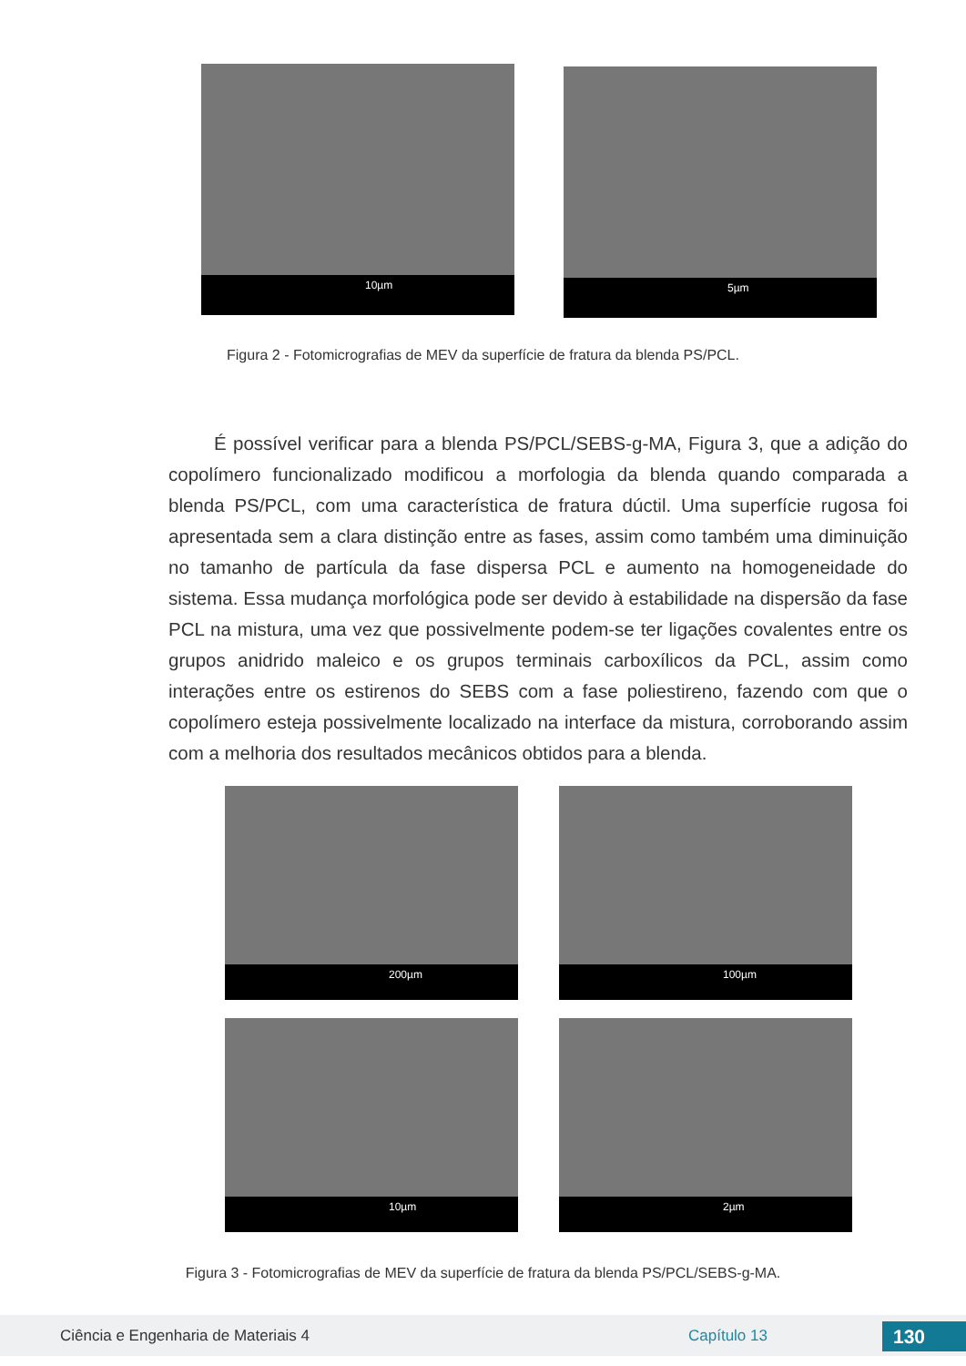10µm
5µm
Figura 2 - Fotomicrografias de MEV da superfície de fratura da blenda PS/PCL.
É possível verificar para a blenda PS/PCL/SEBS-g-MA, Figura 3, que a adição do copolímero funcionalizado modificou a morfologia da blenda quando comparada a blenda PS/PCL, com uma característica de fratura dúctil. Uma superfície rugosa foi apresentada sem a clara distinção entre as fases, assim como também uma diminuição no tamanho de partícula da fase dispersa PCL e aumento na homogeneidade do sistema. Essa mudança morfológica pode ser devido à estabilidade na dispersão da fase PCL na mistura, uma vez que possivelmente podem-se ter ligações covalentes entre os grupos anidrido maleico e os grupos terminais carboxílicos da PCL, assim como interações entre os estirenos do SEBS com a fase poliestireno, fazendo com que o copolímero esteja possivelmente localizado na interface da mistura, corroborando assim com a melhoria dos resultados mecânicos obtidos para a blenda.
200µm
100µm
10µm
2µm
Figura 3 - Fotomicrografias de MEV da superfície de fratura da blenda PS/PCL/SEBS-g-MA.
Ciência e Engenharia de Materiais 4 Capítulo 13 130